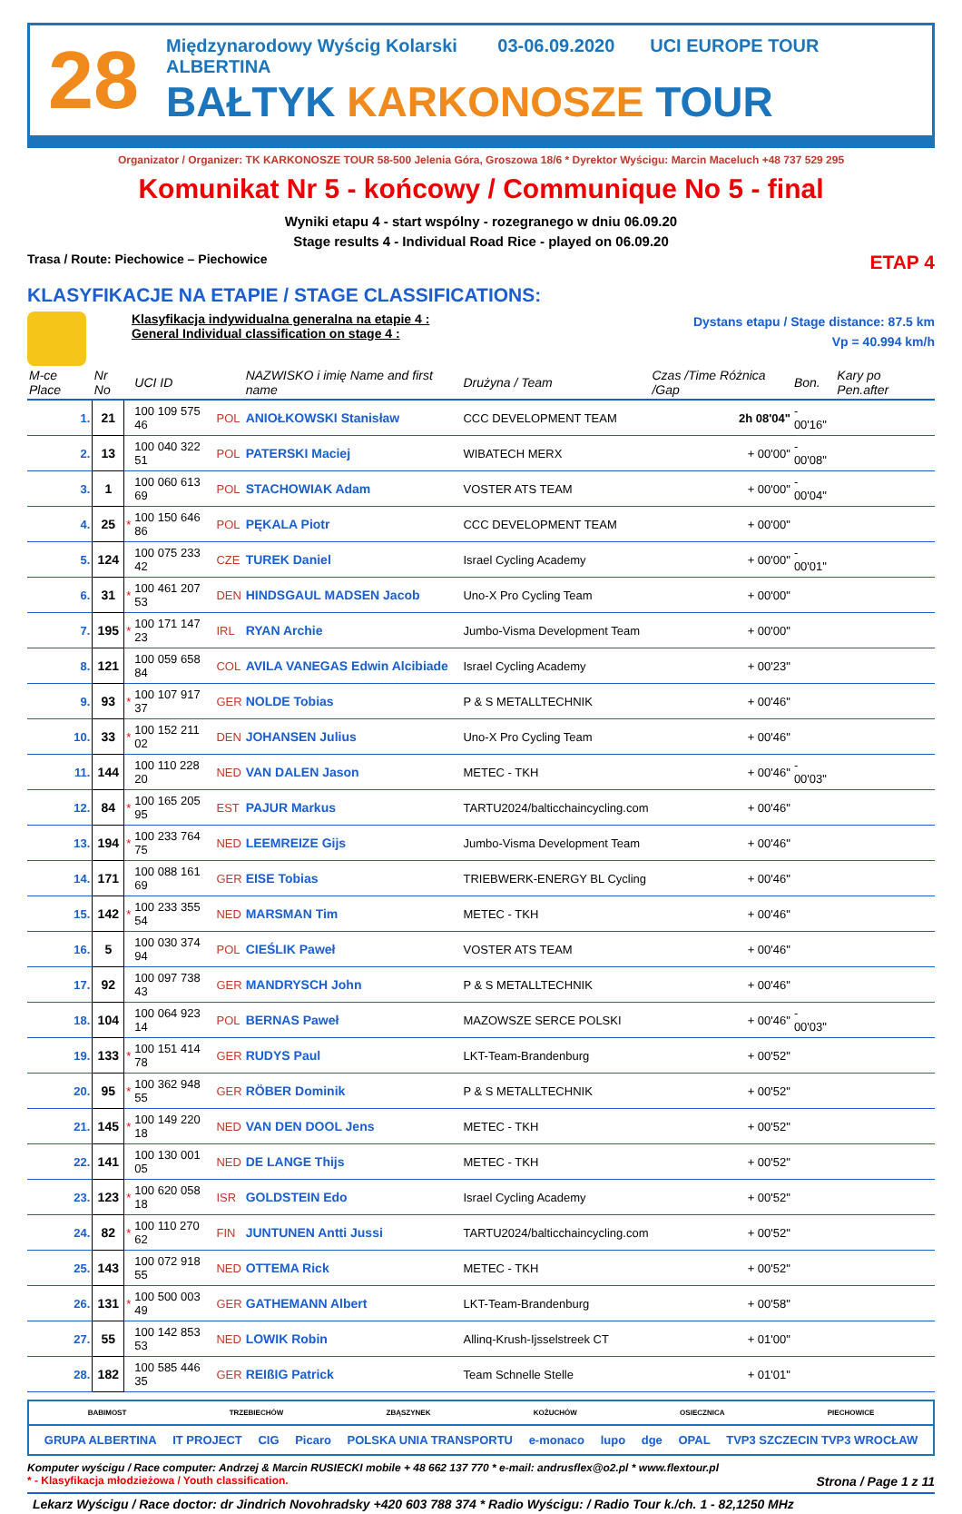28
Międzynarodowy Wyścig Kolarski 03-06.09.2020 UCI EUROPE TOUR
ALBERTINA
BAŁTYK KARKONOSZE TOUR
Organizator / Organizer: TK KARKONOSZE TOUR 58-500 Jelenia Góra, Groszowa 18/6 * Dyrektor Wyścigu: Marcin Maceluch +48 737 529 295
Komunikat Nr 5 - końcowy / Communique No 5 - final
Wyniki etapu 4 - start wspólny - rozegranego w dniu 06.09.20
Stage results 4 - Individual Road Rice - played on 06.09.20
Trasa / Route: Piechowice – Piechowice ETAP 4
KLASYFIKACJE NA ETAPIE / STAGE CLASSIFICATIONS:
Klasyfikacja indywidualna generalna na etapie 4 :
General Individual classification on stage 4 :
Dystans etapu / Stage distance: 87.5 km
Vp = 40.994 km/h
| M-ce Place | Nr No | | UCI ID | | NAZWISKO i imię Name and first name | Drużyna / Team | Czas /Time Różnica /Gap | Bon. | Kary po Pen.after |
| --- | --- | --- | --- | --- | --- | --- | --- | --- | --- |
| 1. | 21 | | 100 109 575 46 | POL | ANIOŁKOWSKI Stanisław | CCC DEVELOPMENT TEAM | 2h 08'04" | - 00'16" | |
| 2. | 13 | | 100 040 322 51 | POL | PATERSKI Maciej | WIBATECH MERX | + 00'00" | - 00'08" | |
| 3. | 1 | | 100 060 613 69 | POL | STACHOWIAK Adam | VOSTER ATS TEAM | + 00'00" | - 00'04" | |
| 4. | 25 | * | 100 150 646 86 | POL | PĘKALA Piotr | CCC DEVELOPMENT TEAM | + 00'00" | | |
| 5. | 124 | | 100 075 233 42 | CZE | TUREK Daniel | Israel Cycling Academy | + 00'00" | - 00'01" | |
| 6. | 31 | * | 100 461 207 53 | DEN | HINDSGAUL MADSEN Jacob | Uno-X Pro Cycling Team | + 00'00" | | |
| 7. | 195 | * | 100 171 147 23 | IRL | RYAN Archie | Jumbo-Visma Development Team | + 00'00" | | |
| 8. | 121 | | 100 059 658 84 | COL | AVILA VANEGAS Edwin Alcibiade | Israel Cycling Academy | + 00'23" | | |
| 9. | 93 | * | 100 107 917 37 | GER | NOLDE Tobias | P & S METALLTECHNIK | + 00'46" | | |
| 10. | 33 | * | 100 152 211 02 | DEN | JOHANSEN Julius | Uno-X Pro Cycling Team | + 00'46" | | |
| 11. | 144 | | 100 110 228 20 | NED | VAN DALEN Jason | METEC - TKH | + 00'46" | - 00'03" | |
| 12. | 84 | * | 100 165 205 95 | EST | PAJUR Markus | TARTU2024/balticchaincycling.com | + 00'46" | | |
| 13. | 194 | * | 100 233 764 75 | NED | LEEMREIZE Gijs | Jumbo-Visma Development Team | + 00'46" | | |
| 14. | 171 | | 100 088 161 69 | GER | EISE Tobias | TRIEBWERK-ENERGY BL Cycling | + 00'46" | | |
| 15. | 142 | * | 100 233 355 54 | NED | MARSMAN Tim | METEC - TKH | + 00'46" | | |
| 16. | 5 | | 100 030 374 94 | POL | CIEŚLIK Paweł | VOSTER ATS TEAM | + 00'46" | | |
| 17. | 92 | | 100 097 738 43 | GER | MANDRYSCH John | P & S METALLTECHNIK | + 00'46" | | |
| 18. | 104 | | 100 064 923 14 | POL | BERNAS Paweł | MAZOWSZE SERCE POLSKI | + 00'46" | - 00'03" | |
| 19. | 133 | * | 100 151 414 78 | GER | RUDYS Paul | LKT-Team-Brandenburg | + 00'52" | | |
| 20. | 95 | * | 100 362 948 55 | GER | RÖBER Dominik | P & S METALLTECHNIK | + 00'52" | | |
| 21. | 145 | * | 100 149 220 18 | NED | VAN DEN DOOL Jens | METEC - TKH | + 00'52" | | |
| 22. | 141 | | 100 130 001 05 | NED | DE LANGE Thijs | METEC - TKH | + 00'52" | | |
| 23. | 123 | * | 100 620 058 18 | ISR | GOLDSTEIN Edo | Israel Cycling Academy | + 00'52" | | |
| 24. | 82 | * | 100 110 270 62 | FIN | JUNTUNEN Antti Jussi | TARTU2024/balticchaincycling.com | + 00'52" | | |
| 25. | 143 | | 100 072 918 55 | NED | OTTEMA Rick | METEC - TKH | + 00'52" | | |
| 26. | 131 | * | 100 500 003 49 | GER | GATHEMANN Albert | LKT-Team-Brandenburg | + 00'58" | | |
| 27. | 55 | | 100 142 853 53 | NED | LOWIK Robin | Allinq-Krush-Ijsselstreek CT | + 01'00" | | |
| 28. | 182 | | 100 585 446 35 | GER | REIßIG Patrick | Team Schnelle Stelle | + 01'01" | | |
BABIMOST TRZEBIECHÓW ZBĄSZYNEK KOŻUCHÓW OSIECZNICA PIECHOWICE
GRUPA ALBERTINA IT PROJECT CIG Picaro POLSKA UNIA TRANSPORTU e-monaco lupo dge OPAL TVP3 SZCZECIN TVP3 WROCŁAW
Komputer wyścigu / Race computer: Andrzej & Marcin RUSIECKI mobile + 48 662 137 770 * e-mail: andrusflex@o2.pl * www.flextour.pl
* - Klasyfikacja młodzieżowa / Youth classification. Strona / Page 1 z 11
Lekarz Wyścigu / Race doctor: dr Jindrich Novohradsky +420 603 788 374 * Radio Wyścigu: / Radio Tour k./ch. 1 - 82,1250 MHz